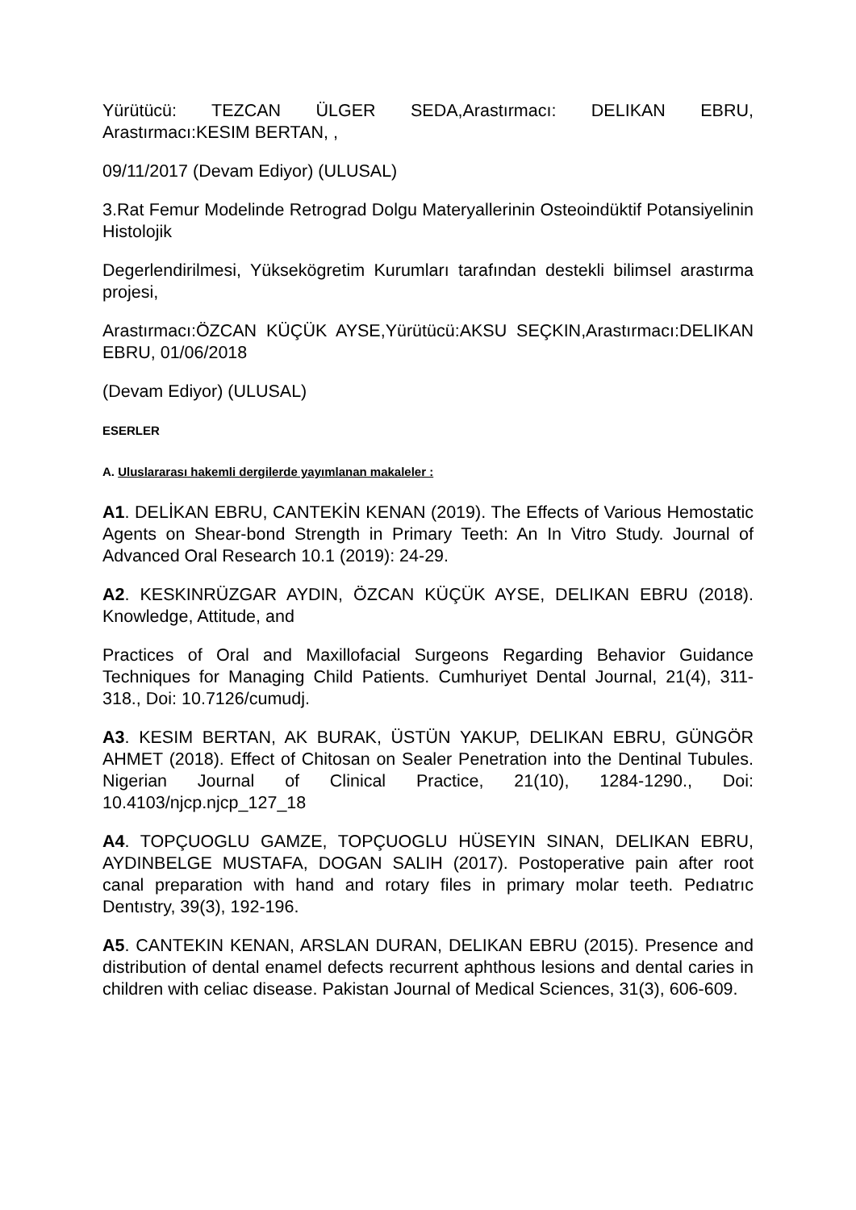Yürütücü: TEZCAN ÜLGER SEDA,Arastırmacı: DELIKAN EBRU, Arastırmacı:KESIM BERTAN, ,
09/11/2017 (Devam Ediyor) (ULUSAL)
3.Rat Femur Modelinde Retrograd Dolgu Materyallerinin Osteoindüktif Potansiyelinin Histolojik
Degerlendirilmesi, Yüksekögretim Kurumları tarafından destekli bilimsel arastırma projesi,
Arastırmacı:ÖZCAN KÜÇÜK AYSE,Yürütücü:AKSU SEÇKIN,Arastırmacı:DELIKAN EBRU, 01/06/2018
(Devam Ediyor) (ULUSAL)
ESERLER
A. Uluslararası hakemli dergilerde yayımlanan makaleler :
A1. DELİKAN EBRU, CANTEKİN KENAN (2019). The Effects of Various Hemostatic Agents on Shear-bond Strength in Primary Teeth: An In Vitro Study. Journal of Advanced Oral Research 10.1 (2019): 24-29.
A2. KESKINRÜZGAR AYDIN, ÖZCAN KÜÇÜK AYSE, DELIKAN EBRU (2018). Knowledge, Attitude, and
Practices of Oral and Maxillofacial Surgeons Regarding Behavior Guidance Techniques for Managing Child Patients. Cumhuriyet Dental Journal, 21(4), 311-318., Doi: 10.7126/cumudj.
A3. KESIM BERTAN, AK BURAK, ÜSTÜN YAKUP, DELIKAN EBRU, GÜNGÖR AHMET (2018). Effect of Chitosan on Sealer Penetration into the Dentinal Tubules. Nigerian Journal of Clinical Practice, 21(10), 1284-1290., Doi: 10.4103/njcp.njcp_127_18
A4. TOPÇUOGLU GAMZE, TOPÇUOGLU HÜSEYIN SINAN, DELIKAN EBRU, AYDINBELGE MUSTAFA, DOGAN SALIH (2017). Postoperative pain after root canal preparation with hand and rotary files in primary molar teeth. Pedıatrıc Dentıstry, 39(3), 192-196.
A5. CANTEKIN KENAN, ARSLAN DURAN, DELIKAN EBRU (2015). Presence and distribution of dental enamel defects recurrent aphthous lesions and dental caries in children with celiac disease. Pakistan Journal of Medical Sciences, 31(3), 606-609.